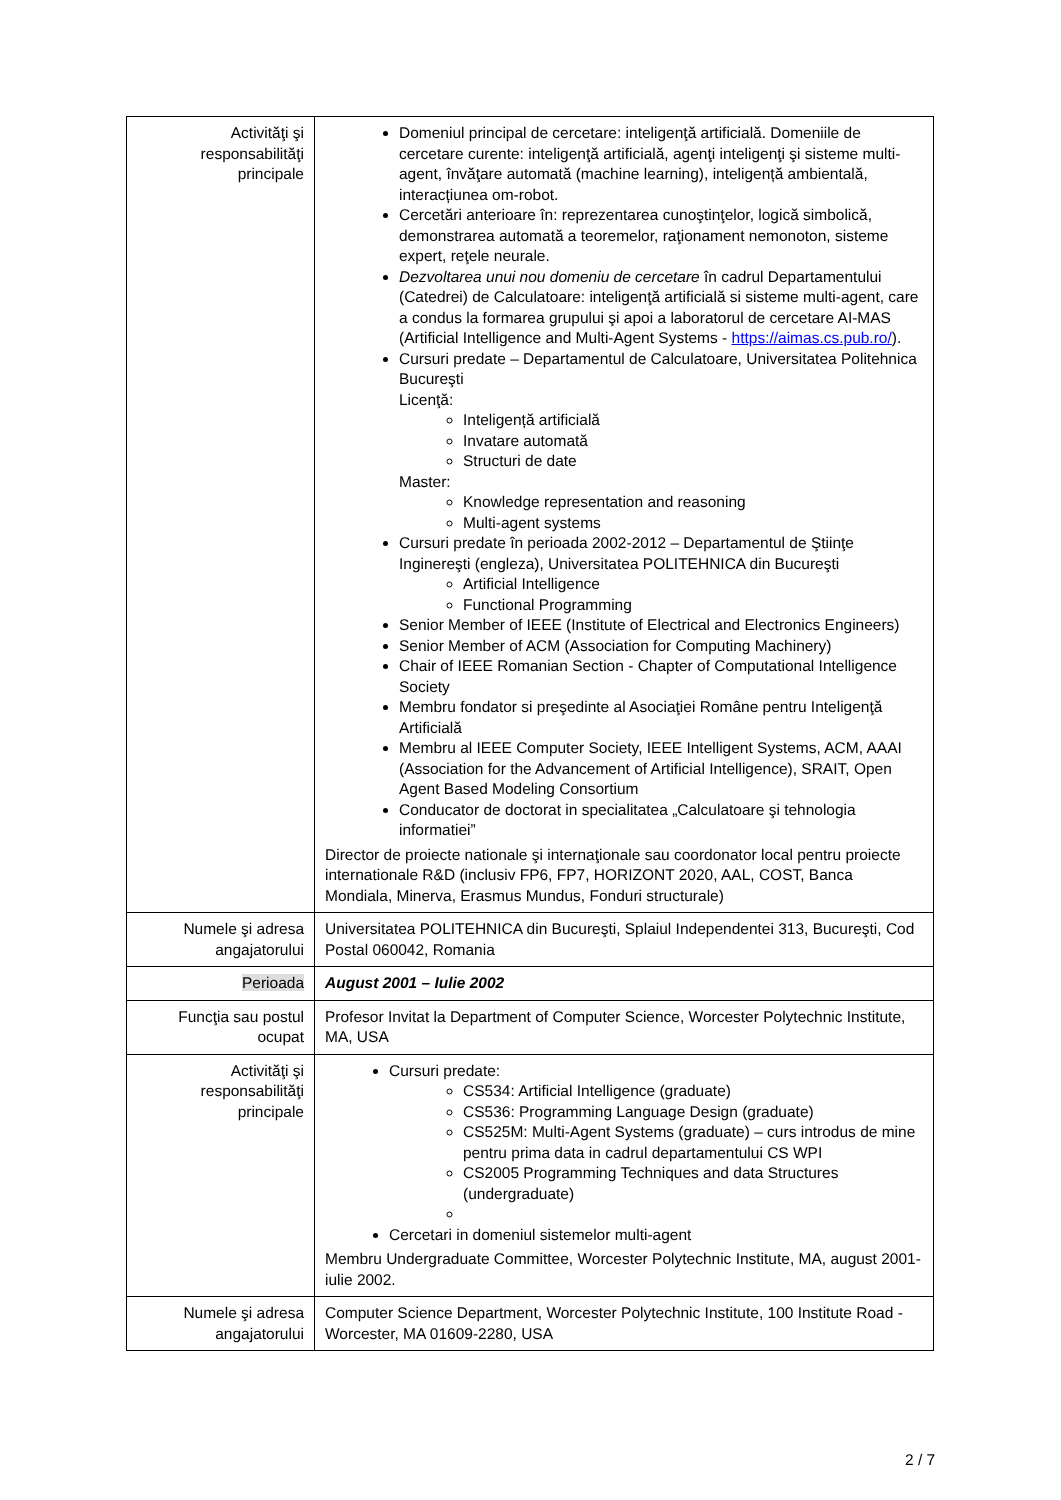| Activităţi şi responsabilităţi principale | Domeniul principal de cercetare: inteligenţă artificială. Domeniile de cercetare curente: inteligenţă artificială, agenţi inteligenţi şi sisteme multi-agent, învăţare automată (machine learning), inteligență ambientală, interacțiunea om-robot. Cercetări anterioare în: reprezentarea cunoştinţelor, logică simbolică, demonstrarea automată a teoremelor, raţionament nemonoton, sisteme expert, reţele neurale. Dezvoltarea unui nou domeniu de cercetare în cadrul Departamentului (Catedrei) de Calculatoare: inteligenţă artificială si sisteme multi-agent, care a condus la formarea grupului şi apoi a laboratorul de cercetare AI-MAS (Artificial Intelligence and Multi-Agent Systems - https://aimas.cs.pub.ro/ ). Cursuri predate – Departamentul de Calculatoare, Universitatea Politehnica Bucureşti Licenţă: Inteligență artificială Invatare automată Structuri de date Master: Knowledge representation and reasoning Multi-agent systems Cursuri predate în perioada 2002-2012 – Departamentul de Ştiinţe Inginereşti (engleza), Universitatea POLITEHNICA din Bucureşti Artificial Intelligence Functional Programming Senior Member of IEEE (Institute of Electrical and Electronics Engineers) Senior Member of ACM (Association for Computing Machinery) Chair of IEEE Romanian Section - Chapter of Computational Intelligence Society Membru fondator si preşedinte al Asociaţiei Române pentru Inteligenţă Artificială Membru al IEEE Computer Society, IEEE Intelligent Systems, ACM, AAAI (Association for the Advancement of Artificial Intelligence), SRAIT, Open Agent Based Modeling Consortium Conducator de doctorat in specialitatea „Calculatoare şi tehnologia informatiei” Director de proiecte nationale şi internaţionale sau coordonator local pentru proiecte internationale R&D (inclusiv FP6, FP7, HORIZONT 2020, AAL, COST, Banca Mondiala, Minerva, Erasmus Mundus, Fonduri structurale) |
| Numele şi adresa angajatorului | Universitatea POLITEHNICA din Bucureşti, Splaiul Independentei 313, Bucureşti, Cod Postal 060042, Romania |
| Perioada | August 2001 – Iulie 2002 |
| Funcţia sau postul ocupat | Profesor Invitat la Department of Computer Science, Worcester Polytechnic Institute, MA, USA |
| Activităţi şi responsabilităţi principale | Cursuri predate: CS534: Artificial Intelligence (graduate) CS536: Programming Language Design (graduate) CS525M: Multi-Agent Systems (graduate) – curs introdus de mine pentru prima data in cadrul departamentului CS WPI CS2005 Programming Techniques and data Structures (undergraduate) Cercetari in domeniul sistemelor multi-agent Membru Undergraduate Committee, Worcester Polytechnic Institute, MA, august 2001-iulie 2002. |
| Numele şi adresa angajatorului | Computer Science Department, Worcester Polytechnic Institute, 100 Institute Road - Worcester, MA 01609-2280, USA |
2 / 7